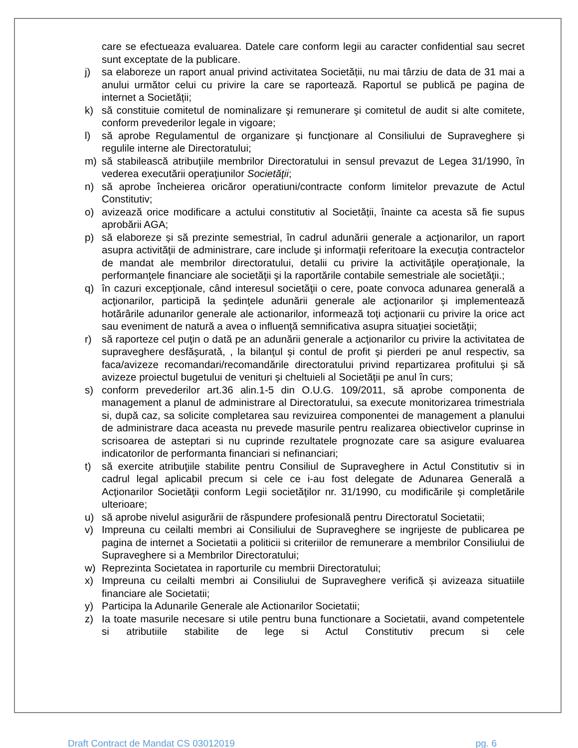care se efectueaza evaluarea. Datele care conform legii au caracter confidential sau secret sunt exceptate de la publicare.
j) sa elaboreze un raport anual privind activitatea Societății, nu mai târziu de data de 31 mai a anului următor celui cu privire la care se raportează. Raportul se publică pe pagina de internet a Societății;
k) să constituie comitetul de nominalizare şi remunerare şi comitetul de audit si alte comitete, conform prevederilor legale in vigoare;
l) să aprobe Regulamentul de organizare şi funcţionare al Consiliului de Supraveghere și regulile interne ale Directoratului;
m) să stabilească atribuţiile membrilor Directoratului in sensul prevazut de Legea 31/1990, în vederea executării operaţiunilor Societăţii;
n) să aprobe încheierea oricăror operatiuni/contracte conform limitelor prevazute de Actul Constitutiv;
o) avizează orice modificare a actului constitutiv al Societății, înainte ca acesta să fie supus aprobării AGA;
p) să elaboreze și să prezinte semestrial, în cadrul adunării generale a acţionarilor, un raport asupra activităţii de administrare, care include şi informaţii referitoare la execuţia contractelor de mandat ale membrilor directoratului, detalii cu privire la activităţile operaţionale, la performanţele financiare ale societăţii şi la raportările contabile semestriale ale societăţii.;
q) în cazuri excepţionale, când interesul societăţii o cere, poate convoca adunarea generală a acţionarilor, participă la şedinţele adunării generale ale acţionarilor şi implementează hotărârile adunarilor generale ale actionarilor, informează toţi acţionarii cu privire la orice act sau eveniment de natură a avea o influenţă semnificativa asupra situaţiei societăţii;
r) să raporteze cel puţin o dată pe an adunării generale a acţionarilor cu privire la activitatea de supraveghere desfăşurată, , la bilanţul şi contul de profit şi pierderi pe anul respectiv, sa faca/avizeze recomandari/recomandările directoratului privind repartizarea profitului şi să avizeze proiectul bugetului de venituri şi cheltuieli al Societăţii pe anul în curs;
s) conform prevederilor art.36 alin.1-5 din O.U.G. 109/2011, să aprobe componenta de management a planul de administrare al Directoratului, sa execute monitorizarea trimestriala si, după caz, sa solicite completarea sau revizuirea componentei de management a planului de administrare daca aceasta nu prevede masurile pentru realizarea obiectivelor cuprinse in scrisoarea de asteptari si nu cuprinde rezultatele prognozate care sa asigure evaluarea indicatorilor de performanta financiari si nefinanciari;
t) să exercite atribuţiile stabilite pentru Consiliul de Supraveghere in Actul Constitutiv si in cadrul legal aplicabil precum si cele ce i-au fost delegate de Adunarea Generală a Acţionarilor Societăţii conform Legii societăţilor nr. 31/1990, cu modificările şi completările ulterioare;
u) să aprobe nivelul asigurării de răspundere profesională pentru Directoratul Societatii;
v) Impreuna cu ceilalti membri ai Consiliului de Supraveghere se ingrijeste de publicarea pe pagina de internet a Societatii a politicii si criteriilor de remunerare a membrilor Consiliului de Supraveghere si a Membrilor Directoratului;
w) Reprezinta Societatea in raporturile cu membrii Directoratului;
x) Impreuna cu ceilalti membri ai Consiliului de Supraveghere verifică și avizeaza situatiile financiare ale Societatii;
y) Participa la Adunarile Generale ale Actionarilor Societatii;
z) Ia toate masurile necesare si utile pentru buna functionare a Societatii, avand competentele si atributiile stabilite de lege si Actul Constitutiv precum si cele
Draft Contract de Mandat CS 03012019 pg. 6